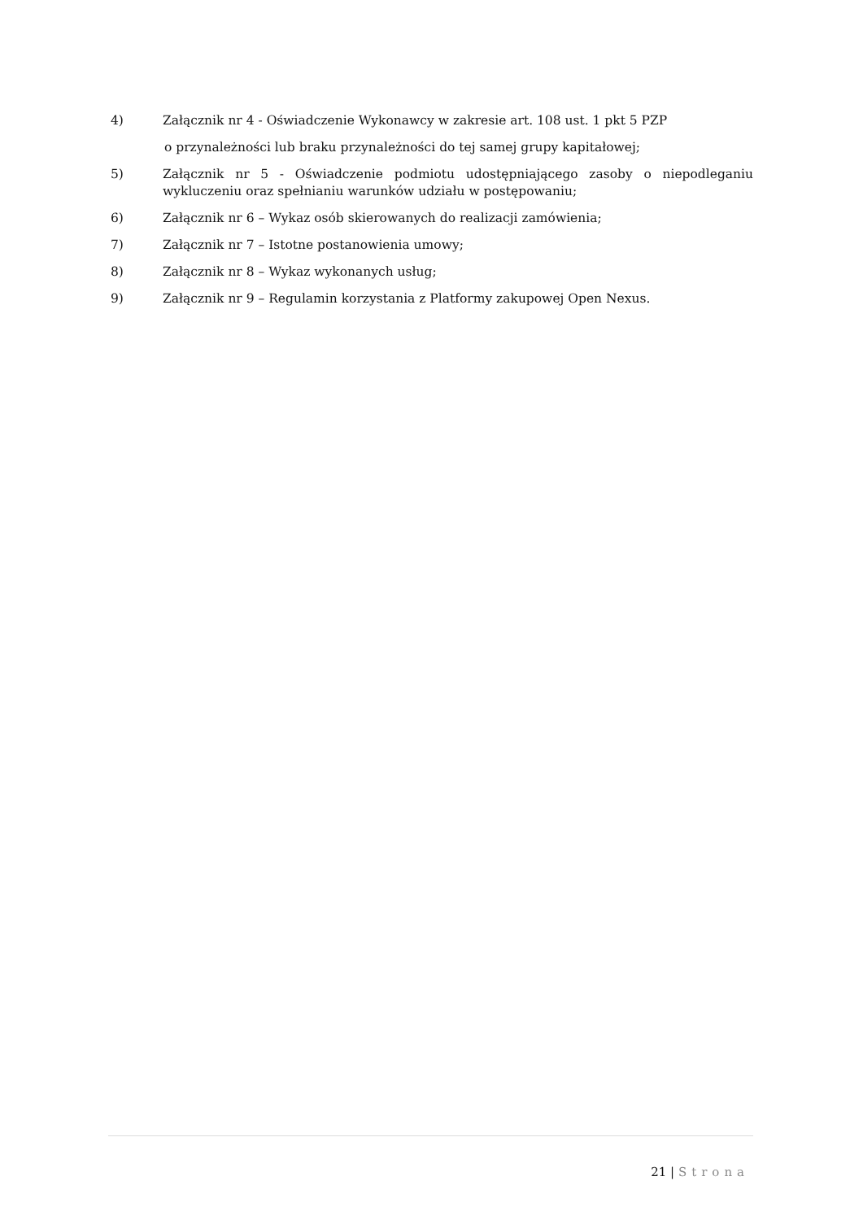4) Załącznik nr 4 - Oświadczenie Wykonawcy w zakresie art. 108 ust. 1 pkt 5 PZP
o przynależności lub braku przynależności do tej samej grupy kapitałowej;
5) Załącznik nr 5 - Oświadczenie podmiotu udostępniającego zasoby o niepodleganiu wykluczeniu oraz spełnianiu warunków udziału w postępowaniu;
6) Załącznik nr 6 – Wykaz osób skierowanych do realizacji zamówienia;
7) Załącznik nr 7 – Istotne postanowienia umowy;
8) Załącznik nr 8 – Wykaz wykonanych usług;
9) Załącznik nr 9 – Regulamin korzystania z Platformy zakupowej Open Nexus.
21 | Strona